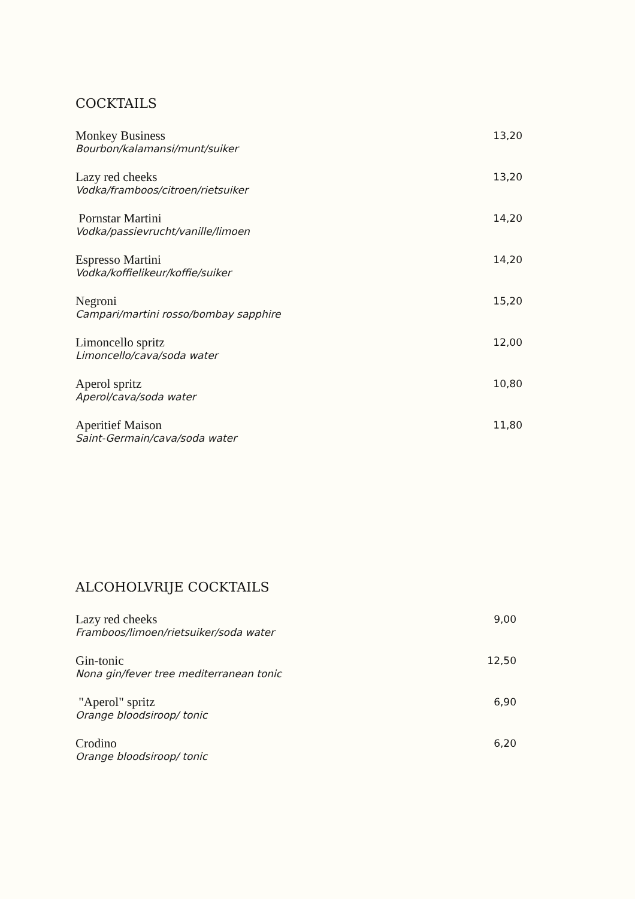COCKTAILS
Monkey Business
Bourbon/kalamansi/munt/suiker
13,20
Lazy red cheeks
Vodka/framboos/citroen/rietsuiker
13,20
Pornstar Martini
Vodka/passievrucht/vanille/limoen
14,20
Espresso Martini
Vodka/koffielikeur/koffie/suiker
14,20
Negroni
Campari/martini rosso/bombay sapphire
15,20
Limoncello spritz
Limoncello/cava/soda water
12,00
Aperol spritz
Aperol/cava/soda water
10,80
Aperitief Maison
Saint-Germain/cava/soda water
11,80
ALCOHOLVRIJE COCKTAILS
Lazy red cheeks
Framboos/limoen/rietsuiker/soda water
9,00
Gin-tonic
Nona gin/fever tree mediterranean tonic
12,50
"Aperol" spritz
Orange bloodsiroop/ tonic
6,90
Crodino
Orange bloodsiroop/ tonic
6,20